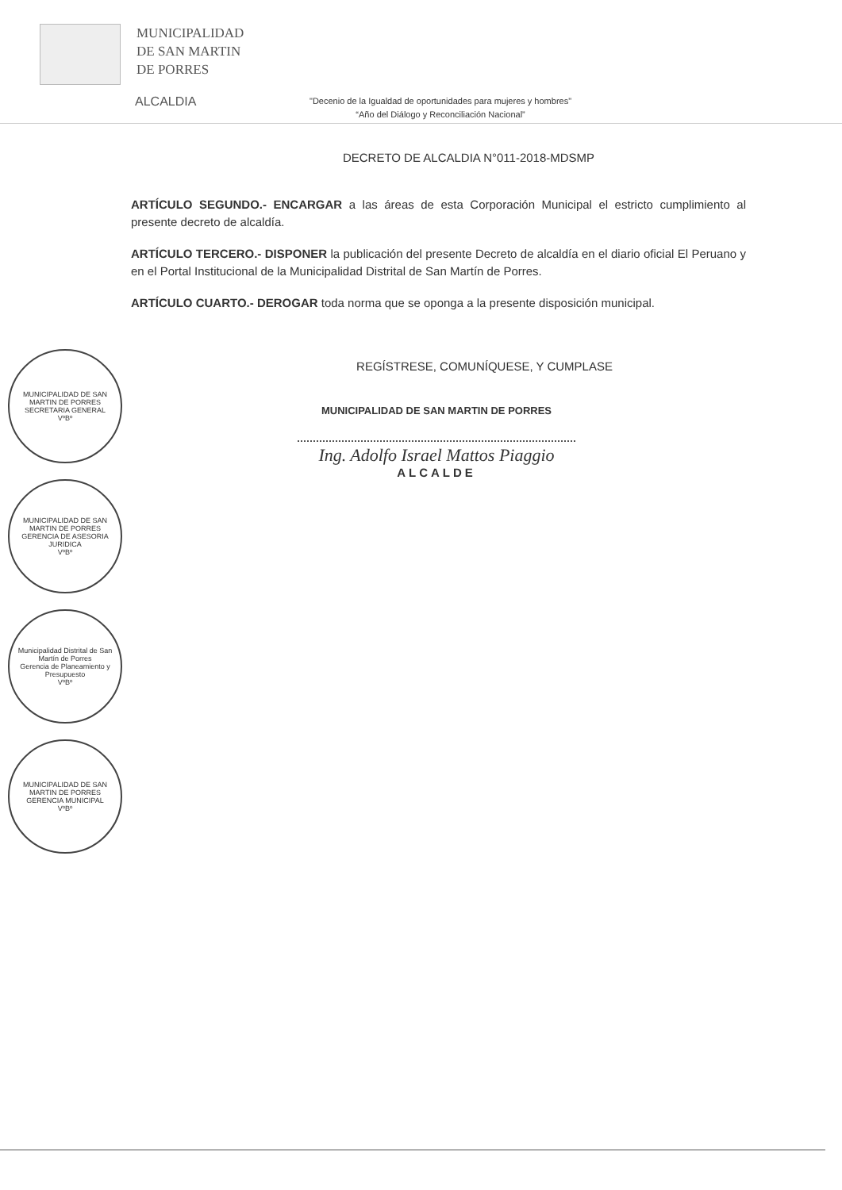MUNICIPALIDAD
DE SAN MARTIN
DE PORRES
ALCALDIA
"Decenio de la Igualdad de oportunidades para mujeres y hombres"
“Año del Diálogo y Reconciliación Nacional”
DECRETO DE ALCALDIA N°011-2018-MDSMP
ARTÍCULO SEGUNDO.- ENCARGAR a las áreas de esta Corporación Municipal el estricto cumplimiento al presente decreto de alcaldía.
ARTÍCULO TERCERO.- DISPONER la publicación del presente Decreto de alcaldía en el diario oficial El Peruano y en el Portal Institucional de la Municipalidad Distrital de San Martín de Porres.
ARTÍCULO CUARTO.- DEROGAR toda norma que se oponga a la presente disposición municipal.
REGÍSTRESE, COMUNÍQUESE, Y CUMPLASE
MUNICIPALIDAD DE SAN MARTIN DE PORRES
Ing. Adolfo Israel Mattos Piaggio
ALCALDE
MUNICIPALIDAD DE SAN MARTIN DE PORRES
SECRETARIA GENERAL
VºBº
MUNICIPALIDAD DE SAN MARTIN DE PORRES
GERENCIA DE ASESORIA JURIDICA
VºBº
Municipalidad Distrital de San Martín de Porres
Gerencia de Planeamiento y Presupuesto
VºBº
MUNICIPALIDAD DE SAN MARTIN DE PORRES
GERENCIA MUNICIPAL
VºBº